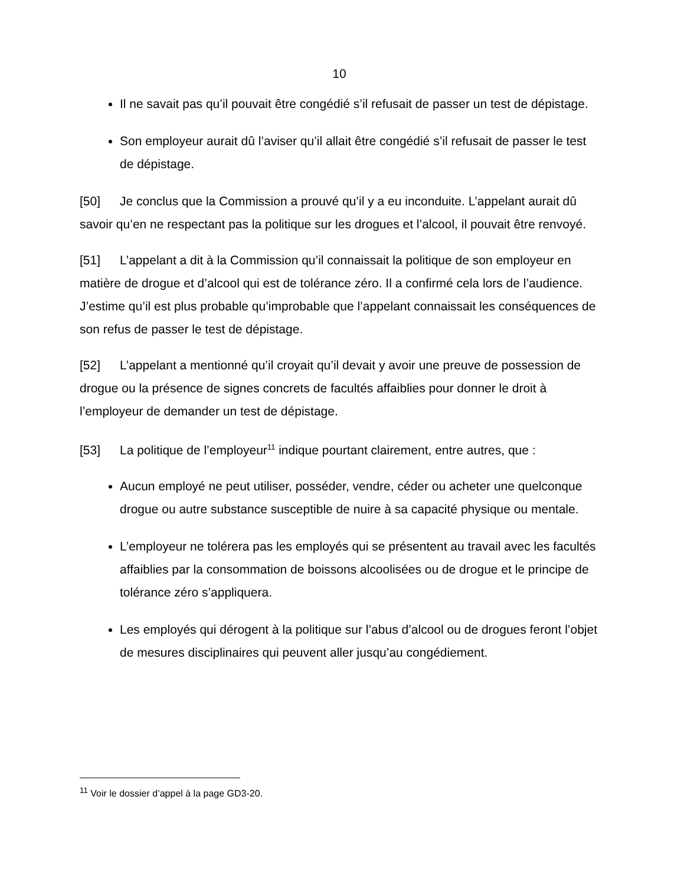10
Il ne savait pas qu’il pouvait être congédié s’il refusait de passer un test de dépistage.
Son employeur aurait dû l’aviser qu’il allait être congédié s’il refusait de passer le test de dépistage.
[50] Je conclus que la Commission a prouvé qu’il y a eu inconduite. L’appelant aurait dû savoir qu’en ne respectant pas la politique sur les drogues et l’alcool, il pouvait être renvoyé.
[51] L’appelant a dit à la Commission qu’il connaissait la politique de son employeur en matière de drogue et d’alcool qui est de tolérance zéro. Il a confirmé cela lors de l’audience. J’estime qu’il est plus probable qu’improbable que l’appelant connaissait les conséquences de son refus de passer le test de dépistage.
[52] L’appelant a mentionné qu’il croyait qu’il devait y avoir une preuve de possession de drogue ou la présence de signes concrets de facultés affaiblies pour donner le droit à l’employeur de demander un test de dépistage.
[53] La politique de l’employeur<sup>11</sup> indique pourtant clairement, entre autres, que :
Aucun employé ne peut utiliser, posséder, vendre, céder ou acheter une quelconque drogue ou autre substance susceptible de nuire à sa capacité physique ou mentale.
L’employeur ne tolérera pas les employés qui se présentent au travail avec les facultés affaiblies par la consommation de boissons alcoolisées ou de drogue et le principe de tolérance zéro s’appliquera.
Les employés qui dérogent à la politique sur l’abus d’alcool ou de drogues feront l’objet de mesures disciplinaires qui peuvent aller jusqu’au congédiement.
<sup>11</sup> Voir le dossier d’appel à la page GD3-20.